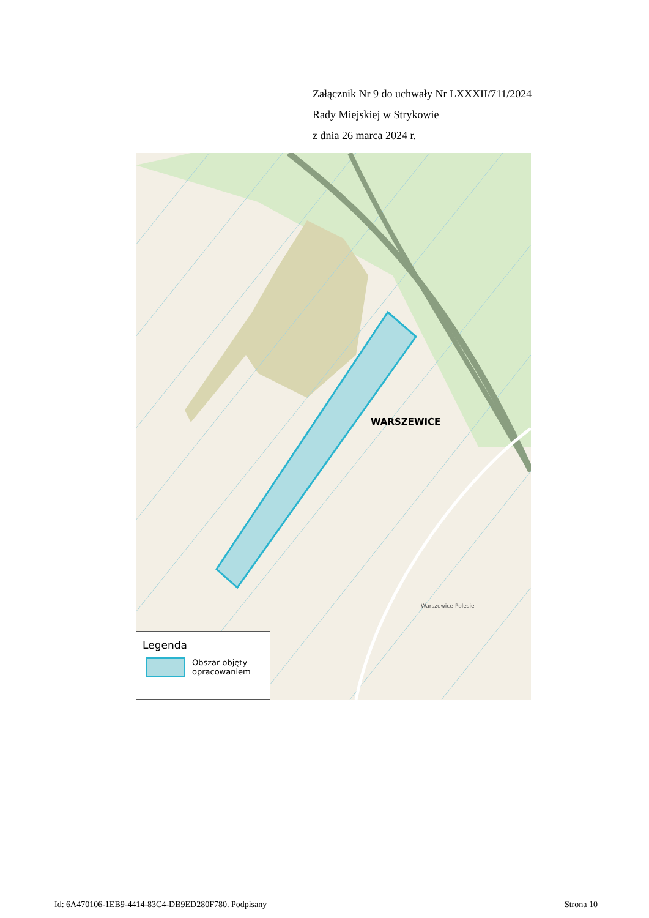Załącznik Nr 9 do uchwały Nr LXXXII/711/2024
Rady Miejskiej w Strykowie
z dnia 26 marca 2024 r.
WARSZEWICE
Warszewice-Polesie
Legenda
Obszar objęty
opracowaniem
Id: 6A470106-1EB9-4414-83C4-DB9ED280F780. Podpisany Strona 10